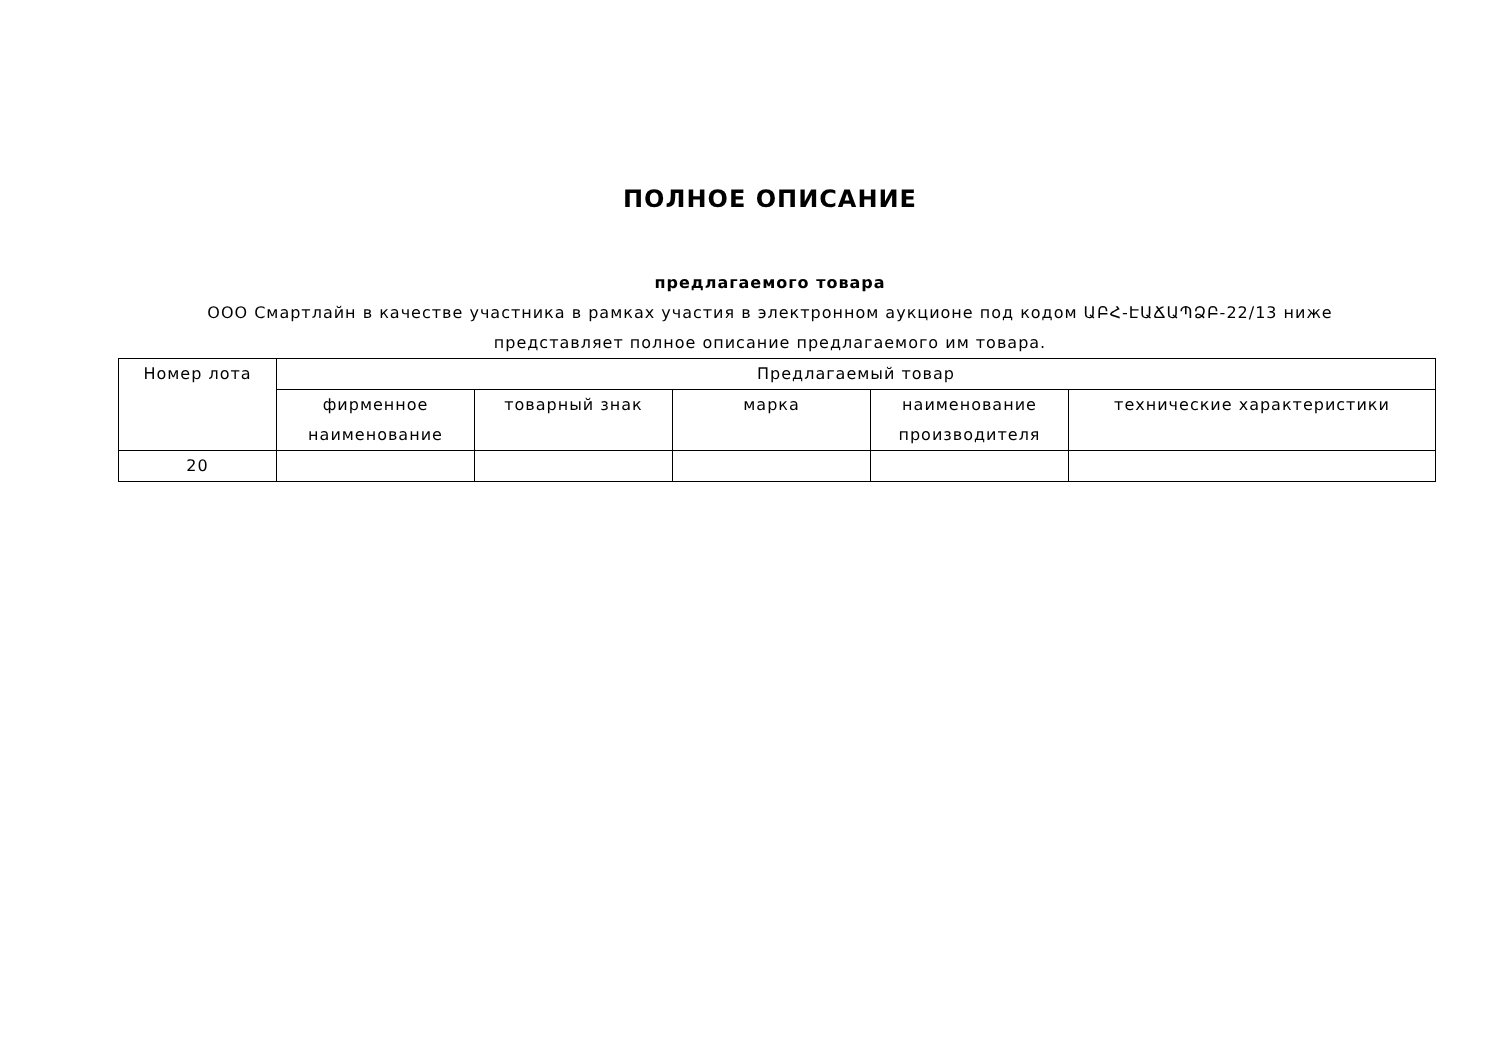ПОЛНОЕ ОПИСАНИЕ
предлагаемого товара
ООО Смартлайн в качестве участника в рамках участия в электронном аукционе под кодом ԱԲՀ-ԷԱՃԱՊՁԲ-22/13 ниже
представляет полное описание предлагаемого им товара.
| Номер лота | Предлагаемый товар | | | | |
| --- | --- | --- | --- | --- | --- |
| | фирменное наименование | товарный знак | марка | наименование производителя | технические характеристики |
| 20 | | | | | |